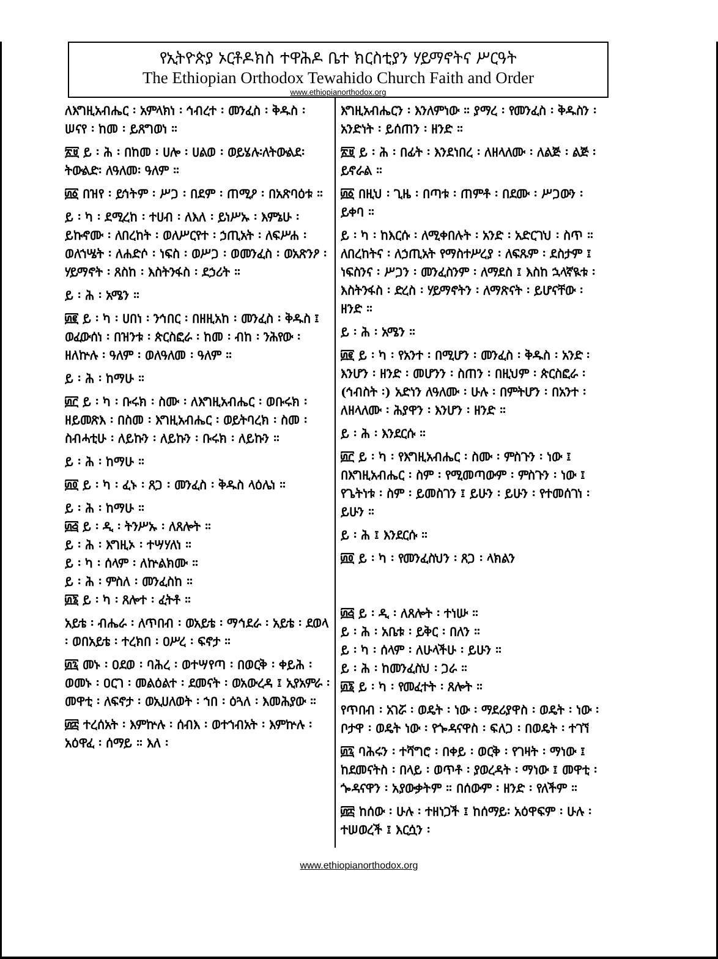የኢትዮጵያ ኦርቶዶክስ ተዋሕዶ ቤተ ክርስቲያን ሃይማኖትና ሥርዓት
The Ethiopian Orthodox Tewahido Church Faith and Order
www.ethiopianorthodox.org
ለእግዚአብሔር ፡ አምላክነ ፡ ኅብረተ ፡ መንፈስ ፡ ቅዱስ ፡ ሠናየ ፡ ከመ ፡ ይጸግወነ ።
፳፱ ይ ፡ ሕ ፡ በከመ ፡ ሀሎ ፡ ሀልወ ፡ ወይሄሉ፡ለትውልደ፡ትውልድ፡ ለዓለመ፡ ዓለም ።
፴፩ በዝየ ፡ ይኅትም ፡ ሥጋ ፡ በደም ፡ ጠሚዖ ፡ በአጽባዕቱ ።
ይ ፡ ካ ፡ ደሚረከ ፡ ተሀብ ፡ ለእለ ፡ ይነሥኡ ፡ እምኔሁ ፡ ይኩኖሙ ፡ ለበረከት ፡ ወለሥርየተ ፡ ኃጢአት ፡ ለፍሥሐ ፡ ወለኀሤት ፡ ለሐድሶ ፡ ነፍስ ፡ ወሥጋ ፡ ወመንፈስ ፡ ወአጽንዖ ፡ ሃይማኖት ፡ ጸስከ ፡ እስትንፋስ ፡ ደኃሪት ።
ይ ፡ ሕ ፡ አሜን ።
፴፪ ይ ፡ ካ ፡ ሀበነ ፡ ንኅበር ፡ በዘዚአከ ፡ መንፈስ ፡ ቅዱስ ፤ ወፈውሰነ ፡ በዝንቱ ፡ ጵርስፎራ ፡ ከመ ፡ ብከ ፡ ንሕየው ፡ ዘለኵሉ ፡ ዓለም ፡ ወለዓለመ ፡ ዓለም ።
ይ ፡ ሕ ፡ ከማሁ ።
፴፫ ይ ፡ ካ ፡ ቡሩክ ፡ ስሙ ፡ ለእግዚአብሔር ፡ ወቡሩክ ፡ ዘይመጽእ ፡ በስመ ፡ እግዚአብሔር ፡ ወይትባረክ ፡ ስመ ፡ ስብሓቲሁ ፡ ለይኩን ፡ ለይኩን ፡ ቡሩክ ፡ ለይኩን ።
ይ ፡ ሕ ፡ ከማሁ ።
፴፬ ይ ፡ ካ ፡ ፈኑ ፡ ጸጋ ፡ መንፈስ ፡ ቅዱስ ላዕሌነ ።
ይ ፡ ሕ ፡ ከማሁ ።
፴፭ ይ ፡ ዲ ፡ ትንሥኡ ፡ ለጸሎት ።
ይ ፡ ሕ ፡ እግዚኦ ፡ ተሣሃለነ ።
ይ ፡ ካ ፡ ሰላም ፡ ለኵልክሙ ።
ይ ፡ ሕ ፡ ምስለ ፡ መንፈስከ ።
፴፮ ይ ፡ ካ ፡ ጸሎተ ፡ ፈትቶ ።
አይቴ ፡ ብሔራ ፡ ለጥበብ ፡ ወአይቴ ፡ ማኅደራ ፡ አይቴ ፡ ደወላ ፡ ወበአይቴ ፡ ተረክበ ፡ ዐሥረ ፡ ፍኖታ ።
፴፯ መኑ ፡ ዐደወ ፡ ባሕረ ፡ ወተሣየጣ ፡ በወርቅ ፡ ቀይሕ ፡ ወመኑ ፡ ዐርገ ፡ መልዕልተ ፡ ደመናት ፡ ወአውረዳ ፤ ኢየአምራ ፡ መዋቲ ፡ ለፍኖታ ፡ ወኢሀለወት ፡ ኀበ ፡ ዕጓለ ፡ እመሕያው ።
፴፰ ተረሰአት ፡ እምኵሉ ፡ ሰብእ ፡ ወተኀብአት ፡ እምኵሉ ፡ አዕዋፈ ፡ ሰማይ ። እለ ፡
እግዚአብሔርን ፡ እንለምነው ። ያማረ ፡ የመንፈስ ፡ ቅዱስን ፡ አንድነት ፡ ይሰጠን ፡ ዘንድ ።
፳፱ ይ ፡ ሕ ፡ በፊት ፡ እንደነበረ ፡ ለዘላለሙ ፡ ለልጅ ፡ ልጅ ፡ ይኖራል ።
፴፩ በዚህ ፡ ጊዜ ፡ በጣቱ ፡ ጠምቶ ፡ በደሙ ፡ ሥጋውን ፡ ይቀባ ።
ይ ፡ ካ ፡ ከእርሱ ፡ ለሚቀበሉት ፡ አንድ ፡ አድርገህ ፡ ስጥ ። ለበረከትና ፡ ለኃጢአት የማስተሥረያ ፡ ለፍጹም ፡ ደስታም ፤ ነፍስንና ፡ ሥጋን ፡ መንፈስንም ፡ ለማደስ ፤ እስከ ኋላኛዪቱ ፡ እስትንፋስ ፡ ድረስ ፡ ሃይማኖትን ፡ ለማጽናት ፡ ይሆናቸው ፡ ዘንድ ።
ይ ፡ ሕ ፡ አሜን ።
፴፪ ይ ፡ ካ ፡ የአንተ ፡ በሚሆን ፡ መንፈስ ፡ ቅዱስ ፡ አንድ ፡ እንሆን ፡ ዘንድ ፡ መሆንን ፡ ስጠን ፡ በዚህም ፡ ጵርስፎራ ፡ (ኅብስት ፡) አድነን ለዓለሙ ፡ ሁሉ ፡ በምትሆን ፡ በአንተ ፡ ለዘላለሙ ፡ ሕያዋን ፡ እንሆን ፡ ዘንድ ።
ይ ፡ ሕ ፡ እንደርሱ ።
፴፫ ይ ፡ ካ ፡ የእግዚአብሔር ፡ ስሙ ፡ ምስጉን ፡ ነው ፤ በእግዚአብሔር ፡ ስም ፡ የሚመጣውም ፡ ምስጉን ፡ ነው ፤ የጌትነቱ ፡ ስም ፡ ይመስገን ፤ ይሁን ፡ ይሁን ፡ የተመሰገነ ፡ ይሁን ።
ይ ፡ ሕ ፤ እንደርሱ ።
፴፬ ይ ፡ ካ ፡ የመንፈስህን ፡ ጸጋ ፡ ላክልን
፴፭ ይ ፡ ዲ ፡ ለጸሎት ፡ ተነሡ ።
ይ ፡ ሕ ፡ አቤቱ ፡ ይቅር ፡ በለን ።
ይ ፡ ካ ፡ ሰላም ፡ ለሁላችሁ ፡ ይሁን ።
ይ ፡ ሕ ፡ ከመንፈስህ ፡ ጋራ ።
፴፮ ይ ፡ ካ ፡ የመፈተት ፡ ጸሎት ።
የጥበብ ፡ አገሯ ፡ ወዴት ፡ ነው ፡ ማደሪያዋስ ፡ ወዴት ፡ ነው ፡ ቦታዋ ፡ ወዴት ነው ፡ የጐዳናዋስ ፡ ፍለጋ ፡ በወዴት ፡ ተገኘ
፴፯ ባሕሩን ፡ ተሻግሮ ፡ በቀይ ፡ ወርቅ ፡ የገዛት ፡ ማነው ፤ ከደመናትስ ፡ በላይ ፡ ወጥቶ ፡ ያወረዳት ፡ ማነው ፤ መዋቲ ፡ ጐዳናዋን ፡ አያውቃትም ። በሰውም ፡ ዘንድ ፡ የለችም ።
፴፰ ከሰው ፡ ሁሉ ፡ ተዘነጋች ፤ ከሰማይ፡ አዕዋፍም ፡ ሁሉ ፡ ተሠወረች ፤ እርሷን ፡
www.ethiopianorthodox.org